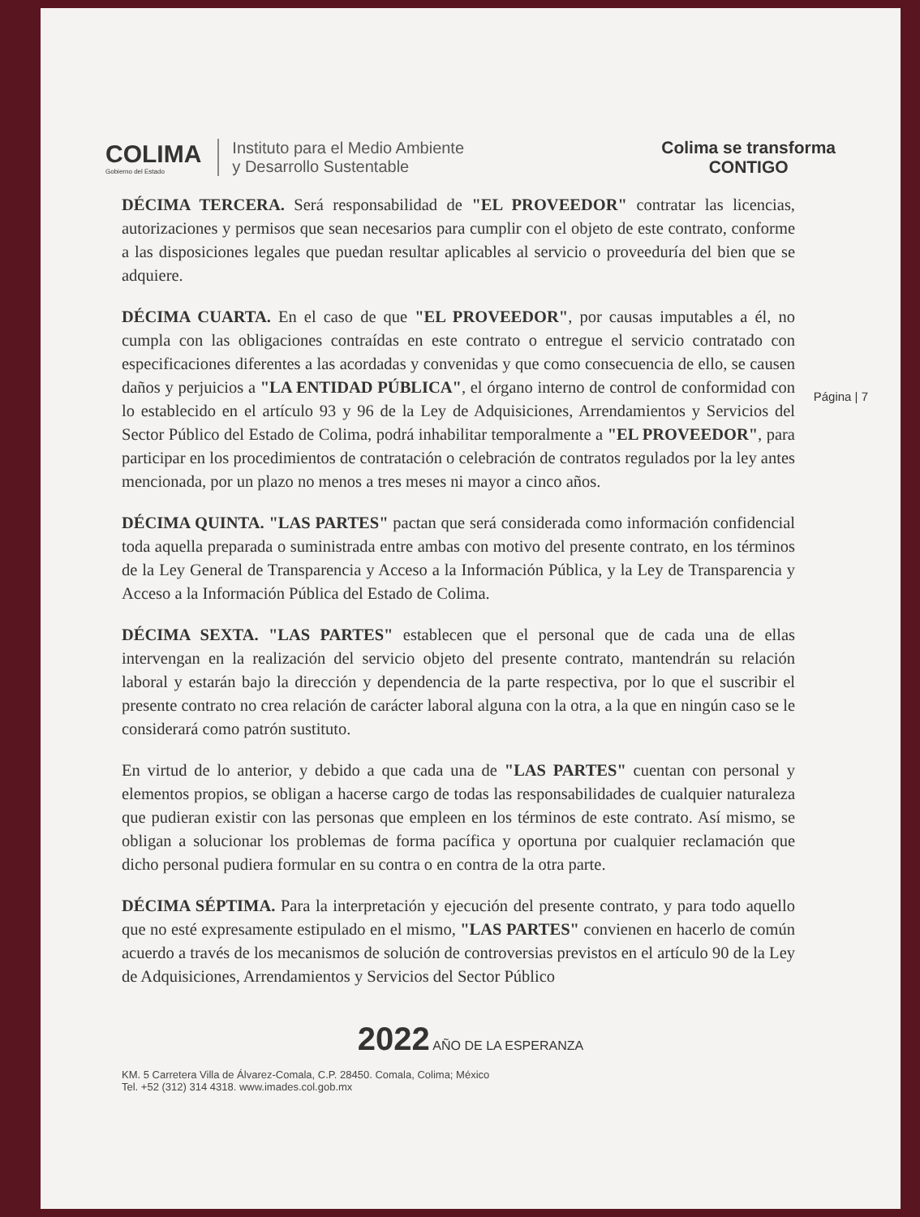COLIMA
Gobierno del Estado
Instituto para el Medio Ambiente
y Desarrollo Sustentable
Colima se transforma
CONTIGO
Página | 7
DÉCIMA TERCERA. Será responsabilidad de "EL PROVEEDOR" contratar las licencias, autorizaciones y permisos que sean necesarios para cumplir con el objeto de este contrato, conforme a las disposiciones legales que puedan resultar aplicables al servicio o proveeduría del bien que se adquiere.
DÉCIMA CUARTA. En el caso de que "EL PROVEEDOR", por causas imputables a él, no cumpla con las obligaciones contraídas en este contrato o entregue el servicio contratado con especificaciones diferentes a las acordadas y convenidas y que como consecuencia de ello, se causen daños y perjuicios a "LA ENTIDAD PÚBLICA", el órgano interno de control de conformidad con lo establecido en el artículo 93 y 96 de la Ley de Adquisiciones, Arrendamientos y Servicios del Sector Público del Estado de Colima, podrá inhabilitar temporalmente a "EL PROVEEDOR", para participar en los procedimientos de contratación o celebración de contratos regulados por la ley antes mencionada, por un plazo no menos a tres meses ni mayor a cinco años.
DÉCIMA QUINTA. "LAS PARTES" pactan que será considerada como información confidencial toda aquella preparada o suministrada entre ambas con motivo del presente contrato, en los términos de la Ley General de Transparencia y Acceso a la Información Pública, y la Ley de Transparencia y Acceso a la Información Pública del Estado de Colima.
DÉCIMA SEXTA. "LAS PARTES" establecen que el personal que de cada una de ellas intervengan en la realización del servicio objeto del presente contrato, mantendrán su relación laboral y estarán bajo la dirección y dependencia de la parte respectiva, por lo que el suscribir el presente contrato no crea relación de carácter laboral alguna con la otra, a la que en ningún caso se le considerará como patrón sustituto.
En virtud de lo anterior, y debido a que cada una de "LAS PARTES" cuentan con personal y elementos propios, se obligan a hacerse cargo de todas las responsabilidades de cualquier naturaleza que pudieran existir con las personas que empleen en los términos de este contrato. Así mismo, se obligan a solucionar los problemas de forma pacífica y oportuna por cualquier reclamación que dicho personal pudiera formular en su contra o en contra de la otra parte.
DÉCIMA SÉPTIMA. Para la interpretación y ejecución del presente contrato, y para todo aquello que no esté expresamente estipulado en el mismo, "LAS PARTES" convienen en hacerlo de común acuerdo a través de los mecanismos de solución de controversias previstos en el artículo 90 de la Ley de Adquisiciones, Arrendamientos y Servicios del Sector Público
2022 AÑO DE LA ESPERANZA
KM. 5 Carretera Villa de Álvarez-Comala, C.P. 28450. Comala, Colima; México
Tel. +52 (312) 314 4318. www.imades.col.gob.mx